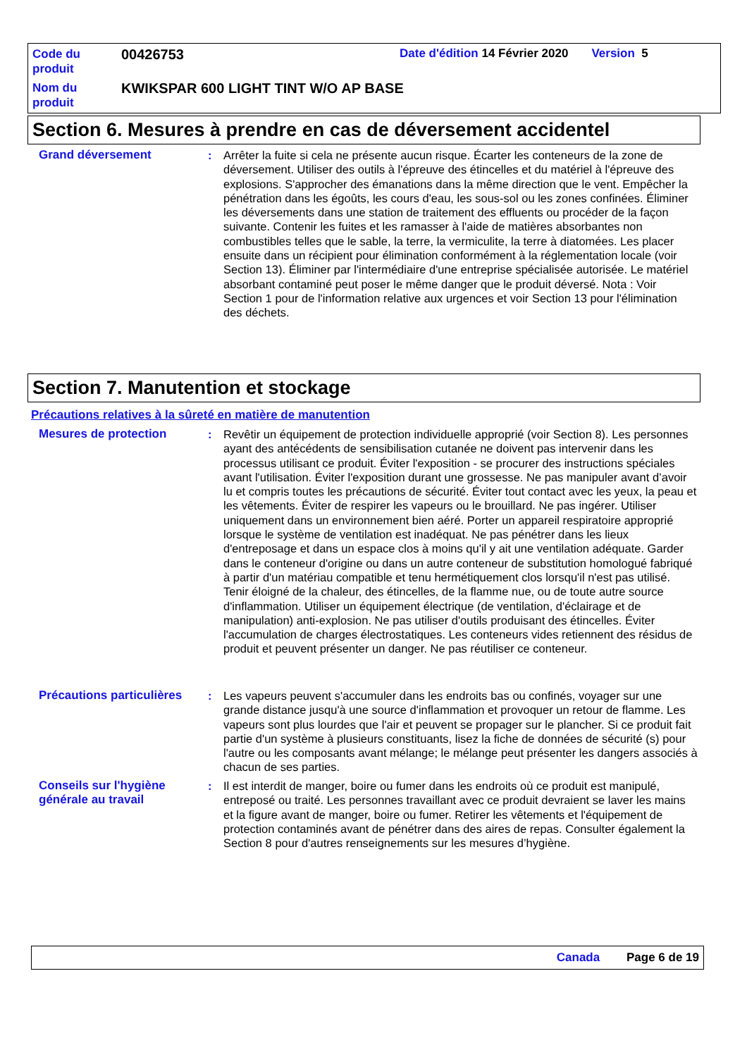Code du produit
00426753
Date d'édition 14 Février 2020 Version 5
Nom du produit
KWIKSPAR 600 LIGHT TINT W/O AP BASE
Section 6. Mesures à prendre en cas de déversement accidentel
Grand déversement : Arrêter la fuite si cela ne présente aucun risque. Écarter les conteneurs de la zone de déversement. Utiliser des outils à l'épreuve des étincelles et du matériel à l'épreuve des explosions. S'approcher des émanations dans la même direction que le vent. Empêcher la pénétration dans les égoûts, les cours d'eau, les sous-sol ou les zones confinées. Éliminer les déversements dans une station de traitement des effluents ou procéder de la façon suivante. Contenir les fuites et les ramasser à l'aide de matières absorbantes non combustibles telles que le sable, la terre, la vermiculite, la terre à diatomées. Les placer ensuite dans un récipient pour élimination conformément à la réglementation locale (voir Section 13). Éliminer par l'intermédiaire d'une entreprise spécialisée autorisée. Le matériel absorbant contaminé peut poser le même danger que le produit déversé. Nota : Voir Section 1 pour de l'information relative aux urgences et voir Section 13 pour l'élimination des déchets.
Section 7. Manutention et stockage
Précautions relatives à la sûreté en matière de manutention
Mesures de protection : Revêtir un équipement de protection individuelle approprié (voir Section 8). Les personnes ayant des antécédents de sensibilisation cutanée ne doivent pas intervenir dans les processus utilisant ce produit. Éviter l'exposition - se procurer des instructions spéciales avant l'utilisation. Éviter l'exposition durant une grossesse. Ne pas manipuler avant d’avoir lu et compris toutes les précautions de sécurité. Éviter tout contact avec les yeux, la peau et les vêtements. Éviter de respirer les vapeurs ou le brouillard. Ne pas ingérer. Utiliser uniquement dans un environnement bien aéré. Porter un appareil respiratoire approprié lorsque le système de ventilation est inadéquat. Ne pas pénétrer dans les lieux d'entreposage et dans un espace clos à moins qu'il y ait une ventilation adéquate. Garder dans le conteneur d'origine ou dans un autre conteneur de substitution homologué fabriqué à partir d'un matériau compatible et tenu hermétiquement clos lorsqu'il n'est pas utilisé. Tenir éloigné de la chaleur, des étincelles, de la flamme nue, ou de toute autre source d'inflammation. Utiliser un équipement électrique (de ventilation, d'éclairage et de manipulation) anti-explosion. Ne pas utiliser d'outils produisant des étincelles. Éviter l'accumulation de charges électrostatiques. Les conteneurs vides retiennent des résidus de produit et peuvent présenter un danger. Ne pas réutiliser ce conteneur.
Précautions particulières
: Les vapeurs peuvent s'accumuler dans les endroits bas ou confinés, voyager sur une grande distance jusqu'à une source d'inflammation et provoquer un retour de flamme. Les vapeurs sont plus lourdes que l'air et peuvent se propager sur le plancher. Si ce produit fait partie d'un système à plusieurs constituants, lisez la fiche de données de sécurité (s) pour l'autre ou les composants avant mélange; le mélange peut présenter les dangers associés à chacun de ses parties.
Conseils sur l'hygiène générale au travail
: Il est interdit de manger, boire ou fumer dans les endroits où ce produit est manipulé, entreposé ou traité. Les personnes travaillant avec ce produit devraient se laver les mains et la figure avant de manger, boire ou fumer. Retirer les vêtements et l'équipement de protection contaminés avant de pénétrer dans des aires de repas. Consulter également la Section 8 pour d'autres renseignements sur les mesures d’hygiène.
Canada Page 6 de 19